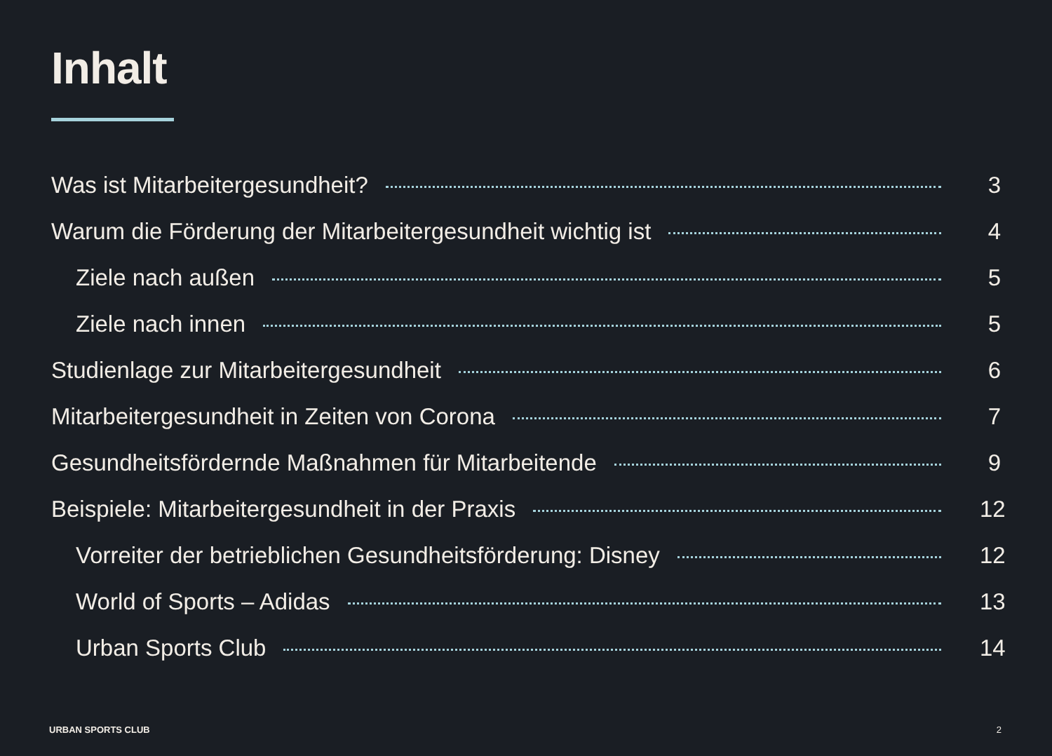Inhalt
Was ist Mitarbeitergesundheit? 3
Warum die Förderung der Mitarbeitergesundheit wichtig ist 4
Ziele nach außen 5
Ziele nach innen 5
Studienlage zur Mitarbeitergesundheit 6
Mitarbeitergesundheit in Zeiten von Corona 7
Gesundheitsfördernde Maßnahmen für Mitarbeitende 9
Beispiele: Mitarbeitergesundheit in der Praxis 12
Vorreiter der betrieblichen Gesundheitsförderung: Disney 12
World of Sports – Adidas 13
Urban Sports Club 14
URBAN SPORTS CLUB 2